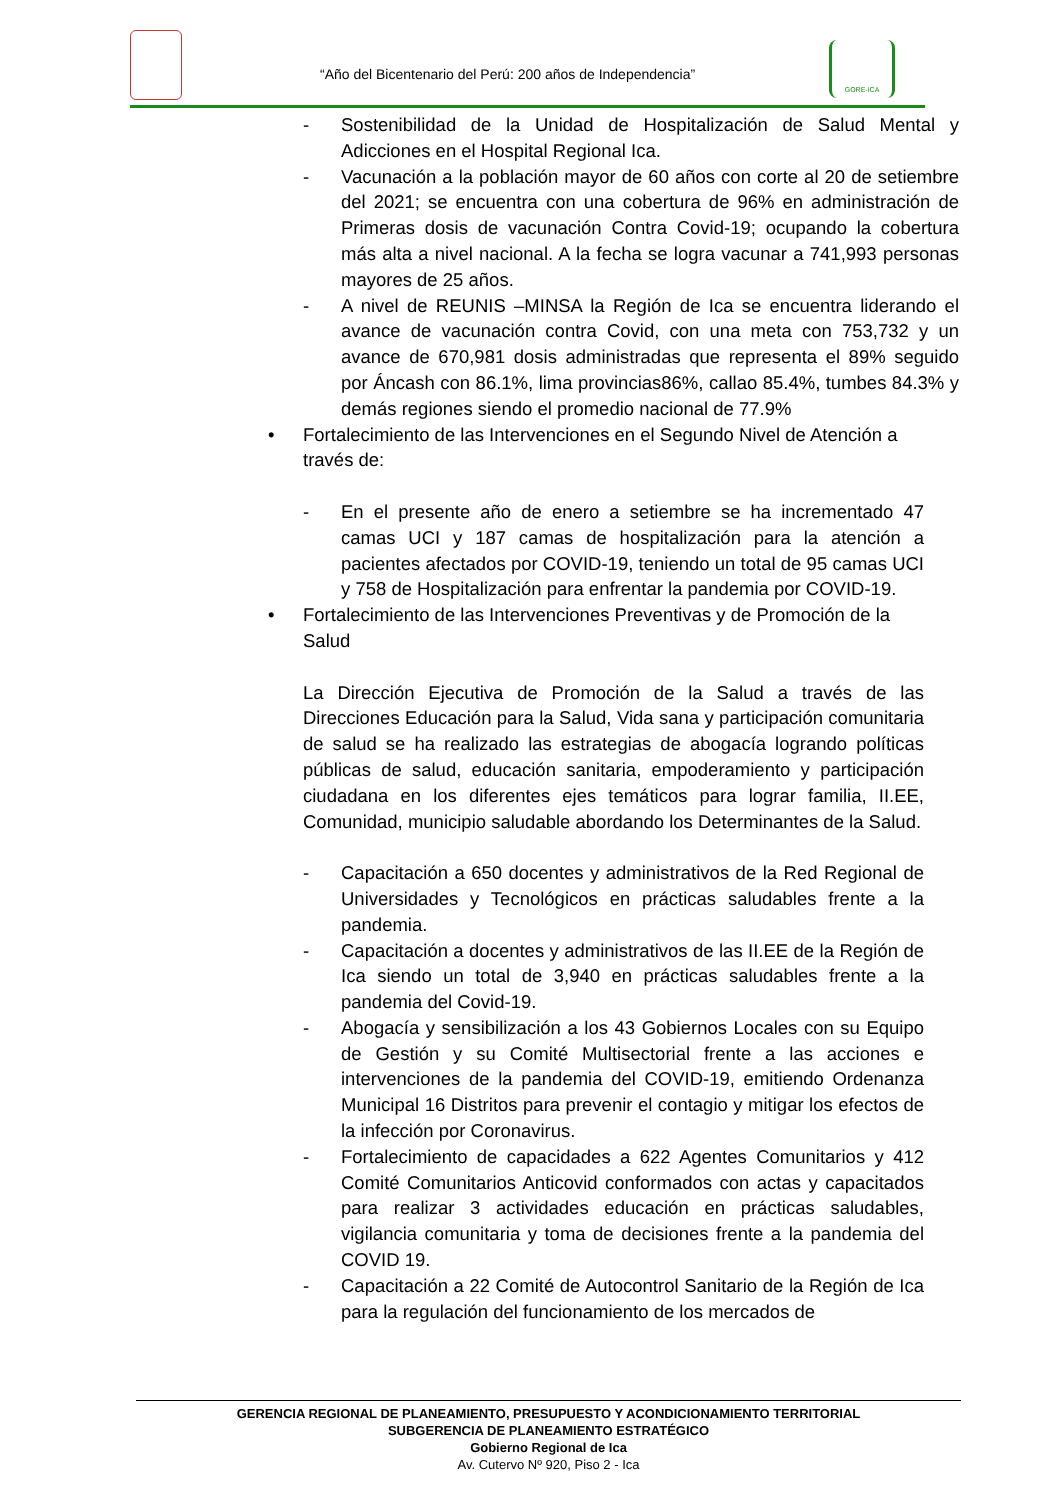“Año del Bicentenario del Perú: 200 años de Independencia”
GORE-ICA
- Sostenibilidad de la Unidad de Hospitalización de Salud Mental y Adicciones en el Hospital Regional Ica.
- Vacunación a la población mayor de 60 años con corte al 20 de setiembre del 2021; se encuentra con una cobertura de 96% en administración de Primeras dosis de vacunación Contra Covid-19; ocupando la cobertura más alta a nivel nacional. A la fecha se logra vacunar a 741,993 personas mayores de 25 años.
- A nivel de REUNIS –MINSA la Región de Ica se encuentra liderando el avance de vacunación contra Covid, con una meta con 753,732 y un avance de 670,981 dosis administradas que representa el 89% seguido por Áncash con 86.1%, lima provincias86%, callao 85.4%, tumbes 84.3% y demás regiones siendo el promedio nacional de 77.9%
• Fortalecimiento de las Intervenciones en el Segundo Nivel de Atención a través de:
- En el presente año de enero a setiembre se ha incrementado 47 camas UCI y 187 camas de hospitalización para la atención a pacientes afectados por COVID-19, teniendo un total de 95 camas UCI y 758 de Hospitalización para enfrentar la pandemia por COVID-19.
• Fortalecimiento de las Intervenciones Preventivas y de Promoción de la Salud
La Dirección Ejecutiva de Promoción de la Salud a través de las Direcciones Educación para la Salud, Vida sana y participación comunitaria de salud se ha realizado las estrategias de abogacía logrando políticas públicas de salud, educación sanitaria, empoderamiento y participación ciudadana en los diferentes ejes temáticos para lograr familia, II.EE, Comunidad, municipio saludable abordando los Determinantes de la Salud.
- Capacitación a 650 docentes y administrativos de la Red Regional de Universidades y Tecnológicos en prácticas saludables frente a la pandemia.
- Capacitación a docentes y administrativos de las II.EE de la Región de Ica siendo un total de 3,940 en prácticas saludables frente a la pandemia del Covid-19.
- Abogacía y sensibilización a los 43 Gobiernos Locales con su Equipo de Gestión y su Comité Multisectorial frente a las acciones e intervenciones de la pandemia del COVID-19, emitiendo Ordenanza Municipal 16 Distritos para prevenir el contagio y mitigar los efectos de la infección por Coronavirus.
- Fortalecimiento de capacidades a 622 Agentes Comunitarios y 412 Comité Comunitarios Anticovid conformados con actas y capacitados para realizar 3 actividades educación en prácticas saludables, vigilancia comunitaria y toma de decisiones frente a la pandemia del COVID 19.
- Capacitación a 22 Comité de Autocontrol Sanitario de la Región de Ica para la regulación del funcionamiento de los mercados de
GERENCIA REGIONAL DE PLANEAMIENTO, PRESUPUESTO Y ACONDICIONAMIENTO TERRITORIAL
SUBGERENCIA DE PLANEAMIENTO ESTRATÉGICO
Gobierno Regional de Ica
Av. Cutervo Nº 920, Piso 2 - Ica